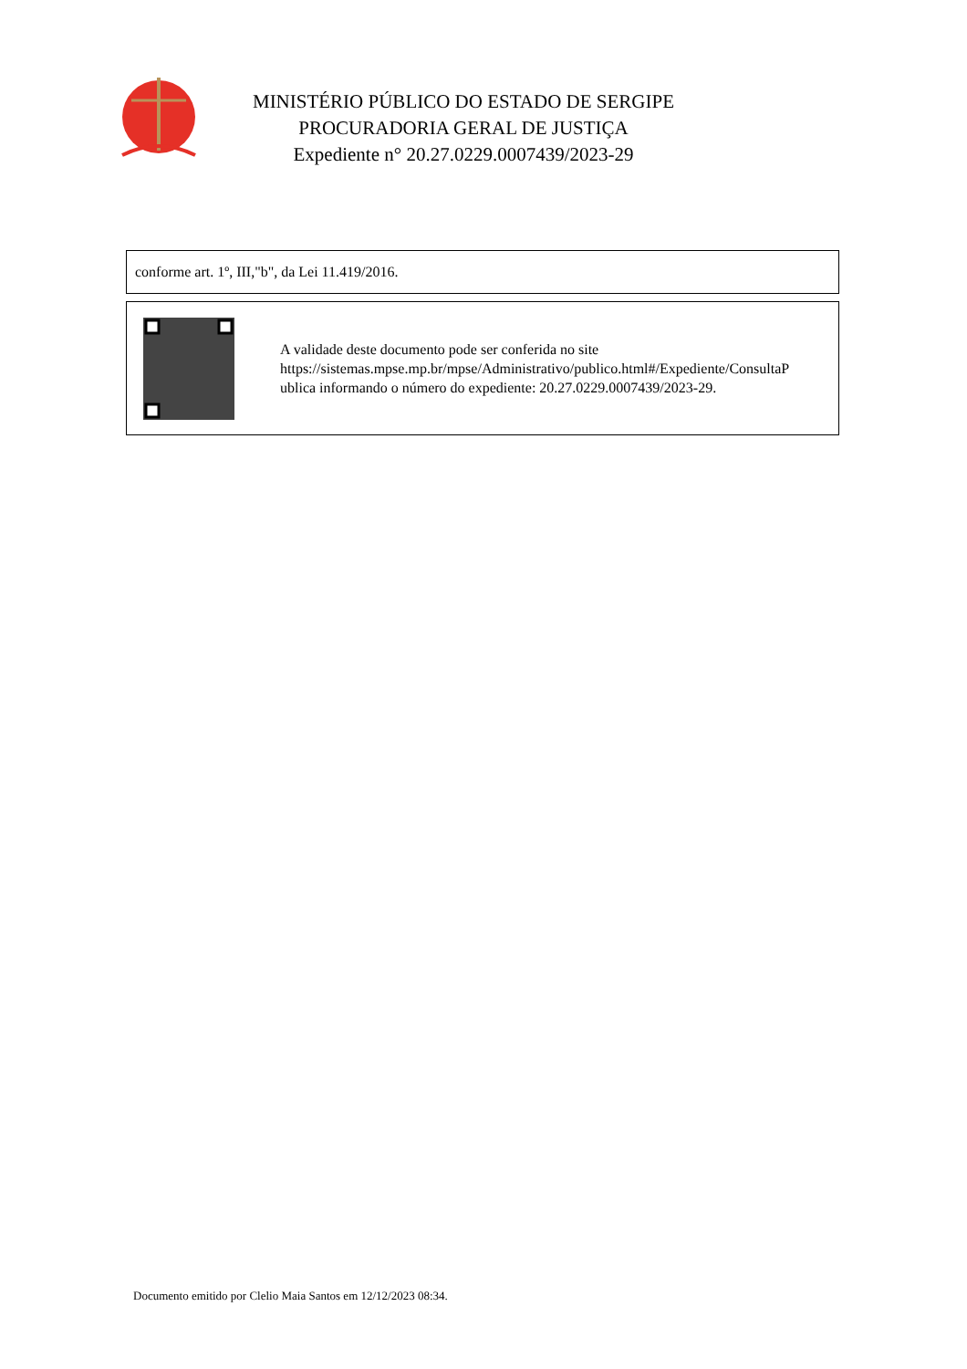MINISTÉRIO PÚBLICO DO ESTADO DE SERGIPE
PROCURADORIA GERAL DE JUSTIÇA
Expediente n° 20.27.0229.0007439/2023-29
conforme art. 1º, III,"b", da Lei 11.419/2016.
A validade deste documento pode ser conferida no site
https://sistemas.mpse.mp.br/mpse/Administrativo/publico.html#/Expediente/ConsultaP
ublica informando o número do expediente: 20.27.0229.0007439/2023-29.
Documento emitido por Clelio Maia Santos em 12/12/2023 08:34.